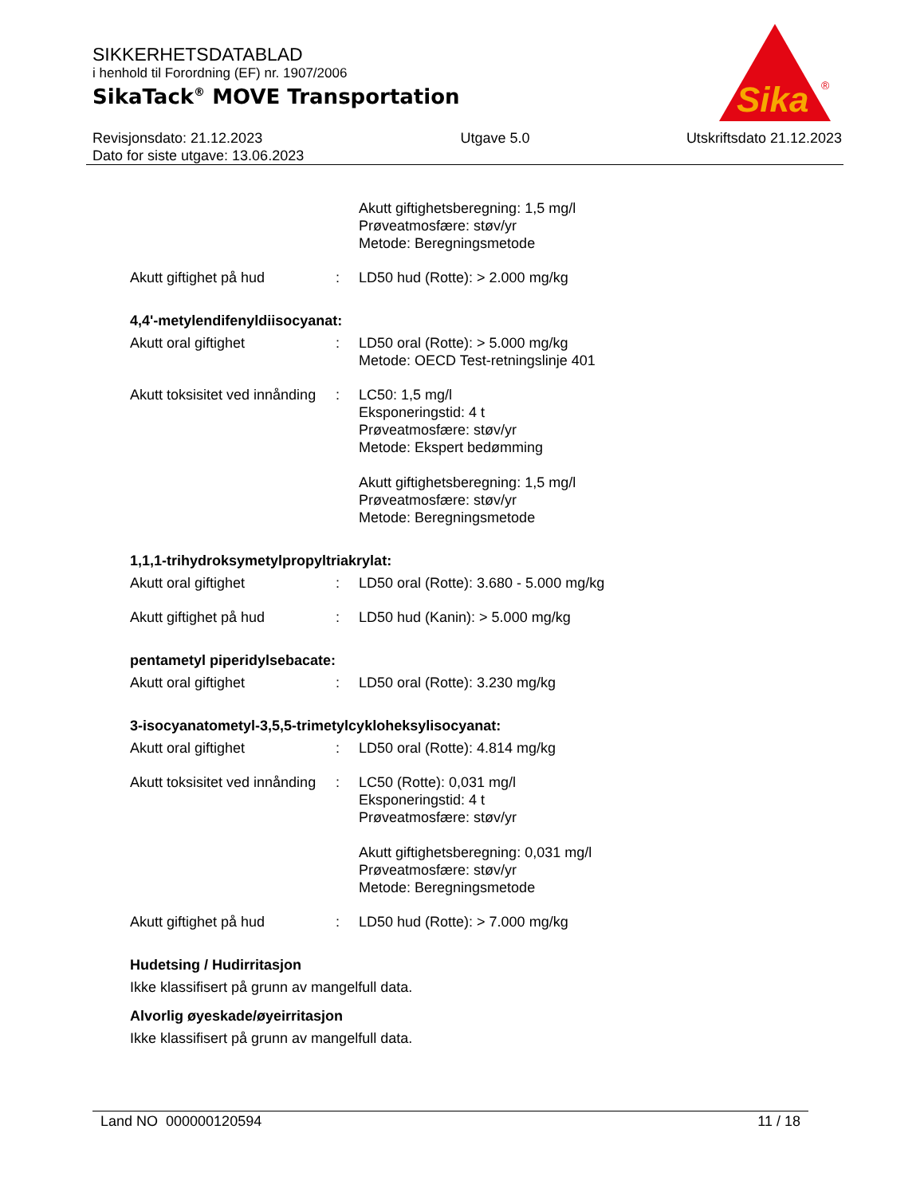SIKKERHETSDATABLAD
i henhold til Forordning (EF) nr. 1907/2006
SikaTack<sup>®</sup> MOVE Transportation
Revisjonsdato: 21.12.2023
Dato for siste utgave: 13.06.2023
Utgave 5.0 Utskriftsdato 21.12.2023
Sika
®
Akutt giftighetsberegning: 1,5 mg/l
Prøveatmosfære: støv/yr
Metode: Beregningsmetode
Akutt giftighet på hud : LD50 hud (Rotte): > 2.000 mg/kg
4,4'-metylendifenyldiisocyanat:
Akutt oral giftighet : LD50 oral (Rotte): > 5.000 mg/kg
Metode: OECD Test-retningslinje 401
Akutt toksisitet ved innånding
: LC50: 1,5 mg/l
Eksponeringstid: 4 t
Prøveatmosfære: støv/yr
Metode: Ekspert bedømming
Akutt giftighetsberegning: 1,5 mg/l
Prøveatmosfære: støv/yr
Metode: Beregningsmetode
1,1,1-trihydroksymetylpropyltriakrylat:
Akutt oral giftighet : LD50 oral (Rotte): 3.680 - 5.000 mg/kg
Akutt giftighet på hud : LD50 hud (Kanin): > 5.000 mg/kg
pentametyl piperidylsebacate:
Akutt oral giftighet : LD50 oral (Rotte): 3.230 mg/kg
3-isocyanatometyl-3,5,5-trimetylcykloheksylisocyanat:
Akutt oral giftighet : LD50 oral (Rotte): 4.814 mg/kg
Akutt toksisitet ved innånding
: LC50 (Rotte): 0,031 mg/l
Eksponeringstid: 4 t
Prøveatmosfære: støv/yr
Akutt giftighetsberegning: 0,031 mg/l
Prøveatmosfære: støv/yr
Metode: Beregningsmetode
Akutt giftighet på hud : LD50 hud (Rotte): > 7.000 mg/kg
Hudetsing / Hudirritasjon
Ikke klassifisert på grunn av mangelfull data.
Alvorlig øyeskade/øyeirritasjon
Ikke klassifisert på grunn av mangelfull data.
Land NO 000000120594 11 / 18